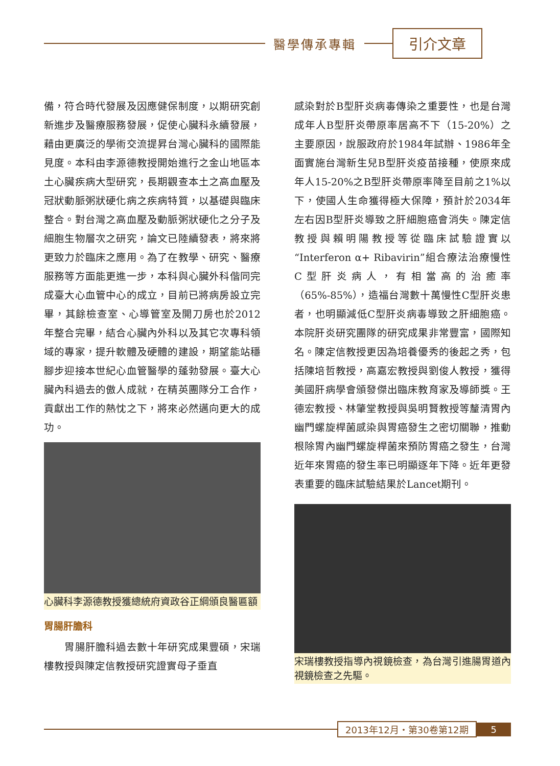醫學傳承專輯
引介文章
備，符合時代發展及因應健保制度，以期研究創新進步及醫療服務發展，促使心臟科永續發展，藉由更廣泛的學術交流提昇台灣心臟科的國際能見度。本科由李源德教授開始進行之金山地區本土心臟疾病大型研究，長期觀查本土之高血壓及冠狀動脈粥狀硬化病之疾病特質，以基礎與臨床整合。對台灣之高血壓及動脈粥狀硬化之分子及細胞生物層次之研究，論文已陸續發表，將來將更致力於臨床之應用。為了在教學、研究、醫療服務等方面能更進一步，本科與心臟外科偕同完成臺大心血管中心的成立，目前已將病房設立完畢，其餘檢查室、心導管室及開刀房也於2012年整合完畢，結合心臟內外科以及其它次專科領域的專家，提升軟體及硬體的建設，期望能站穩腳步迎接本世紀心血管醫學的蓬勃發展。臺大心臟內科過去的傲人成就，在精英團隊分工合作，貢獻出工作的熱忱之下，將來必然邁向更大的成功。
心臟科李源德教授獲總統府資政谷正綱頒良醫匾額
胃腸肝膽科
　　胃腸肝膽科過去數十年研究成果豐碩，宋瑞樓教授與陳定信教授研究證實母子垂直
感染對於B型肝炎病毒傳染之重要性，也是台灣成年人B型肝炎帶原率居高不下（15-20%）之主要原因，說服政府於1984年試辦、1986年全面實施台灣新生兒B型肝炎疫苗接種，使原來成年人15-20%之B型肝炎帶原率降至目前之1%以下，使國人生命獲得極大保障，預計於2034年左右因B型肝炎導致之肝細胞癌會消失。陳定信教授與賴明陽教授等從臨床試驗證實以“Interferon α+ Ribavirin”組合療法治療慢性C型肝炎病人，有相當高的治癒率（65%-85%），造福台灣數十萬慢性C型肝炎患者，也明顯減低C型肝炎病毒導致之肝細胞癌。本院肝炎研究團隊的研究成果非常豐富，國際知名。陳定信教授更因為培養優秀的後起之秀，包括陳培哲教授，高嘉宏教授與劉俊人教授，獲得美國肝病學會頒發傑出臨床教育家及導師獎。王德宏教授、林肇堂教授與吳明賢教授等釐清胃內幽門螺旋桿菌感染與胃癌發生之密切關聯，推動根除胃內幽門螺旋桿菌來預防胃癌之發生，台灣近年來胃癌的發生率已明顯逐年下降。近年更發表重要的臨床試驗結果於Lancet期刊。
宋瑞樓教授指導內視鏡檢查，為台灣引進腸胃道內視鏡檢查之先驅。
2013年12月・第30卷第12期 5